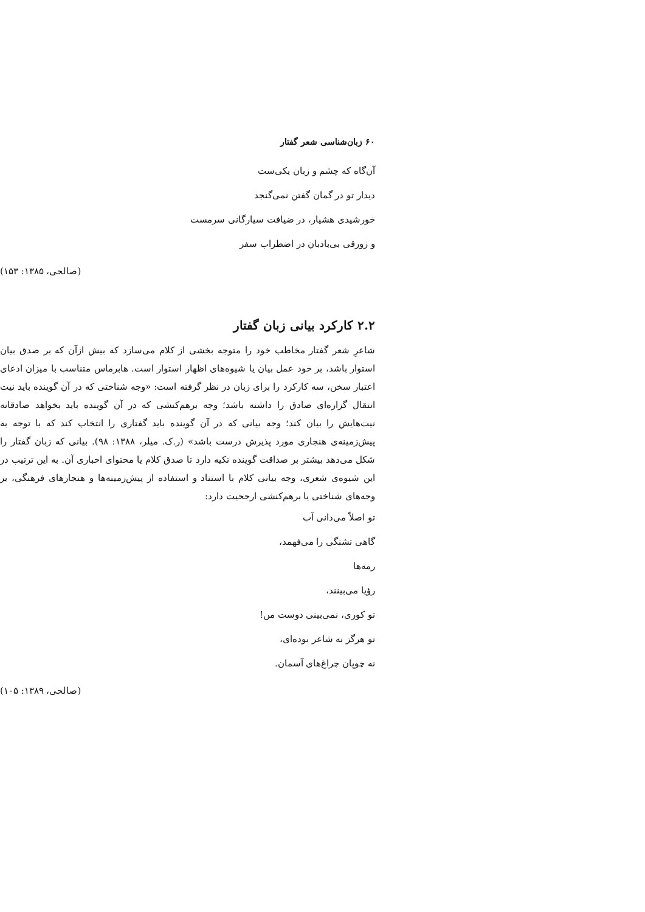۶۰ زبان‌شناسی شعر گفتار
آن‌گاه که چشم و زبان یکی‌ست
دیدار تو در گمان گفتن نمی‌گنجد
خورشیدی هشیار، در ضیافت سیارگانی سرمست
و زورقی بی‌بادبان در اضطراب سفر
(صالحی، ۱۳۸۵: ۱۵۳)
۲.۲ کارکرد بیانی زبان گفتار
شاعرِ شعر گفتار مخاطب خود را متوجه بخشی از کلام می‌سازد که بیش ازآن که بر صدق بیان استوار باشد، بر خود عمل بیان یا شیوه‌های اظهار استوار است. هابرماس متناسب با میزان ادعای اعتبار سخن، سه کارکرد را برای زبان در نظر گرفته است: «وجه شناختی که در آن گوینده باید نیت انتقال گزاره‌ای صادق را داشته باشد؛ وجه برهم‌کنشی که در آن گوینده باید بخواهد صادقانه نیت‌هایش را بیان کند؛ وجه بیانی که در آن گوینده باید گفتاری را انتخاب کند که با توجه به پیش‌زمینه‌ی هنجاری مورد پذیرش درست باشد» (ر.ک. میلر، ۱۳۸۸: ۹۸). بیانی که زبان گفتار را شکل می‌دهد بیشتر بر صداقت گوینده تکیه دارد تا صدق کلام یا محتوای اخباری آن. به این ترتیب در این شیوه‌ی شعری، وجه بیانی کلام با استناد و استفاده از پیش‌زمینه‌ها و هنجارهای فرهنگی، بر وجه‌های شناختی یا برهم‌کنشی ارجحیت دارد:
تو اصلاً می‌دانی آب
گاهی تشنگی را می‌فهمد،
رمه‌ها
رؤیا می‌بینند،
تو کوری، نمی‌بینی دوست من!
تو هرگز نه شاعر بوده‌ای،
نه چوپان چراغ‌های آسمان.
(صالحی، ۱۳۸۹: ۱۰۵)